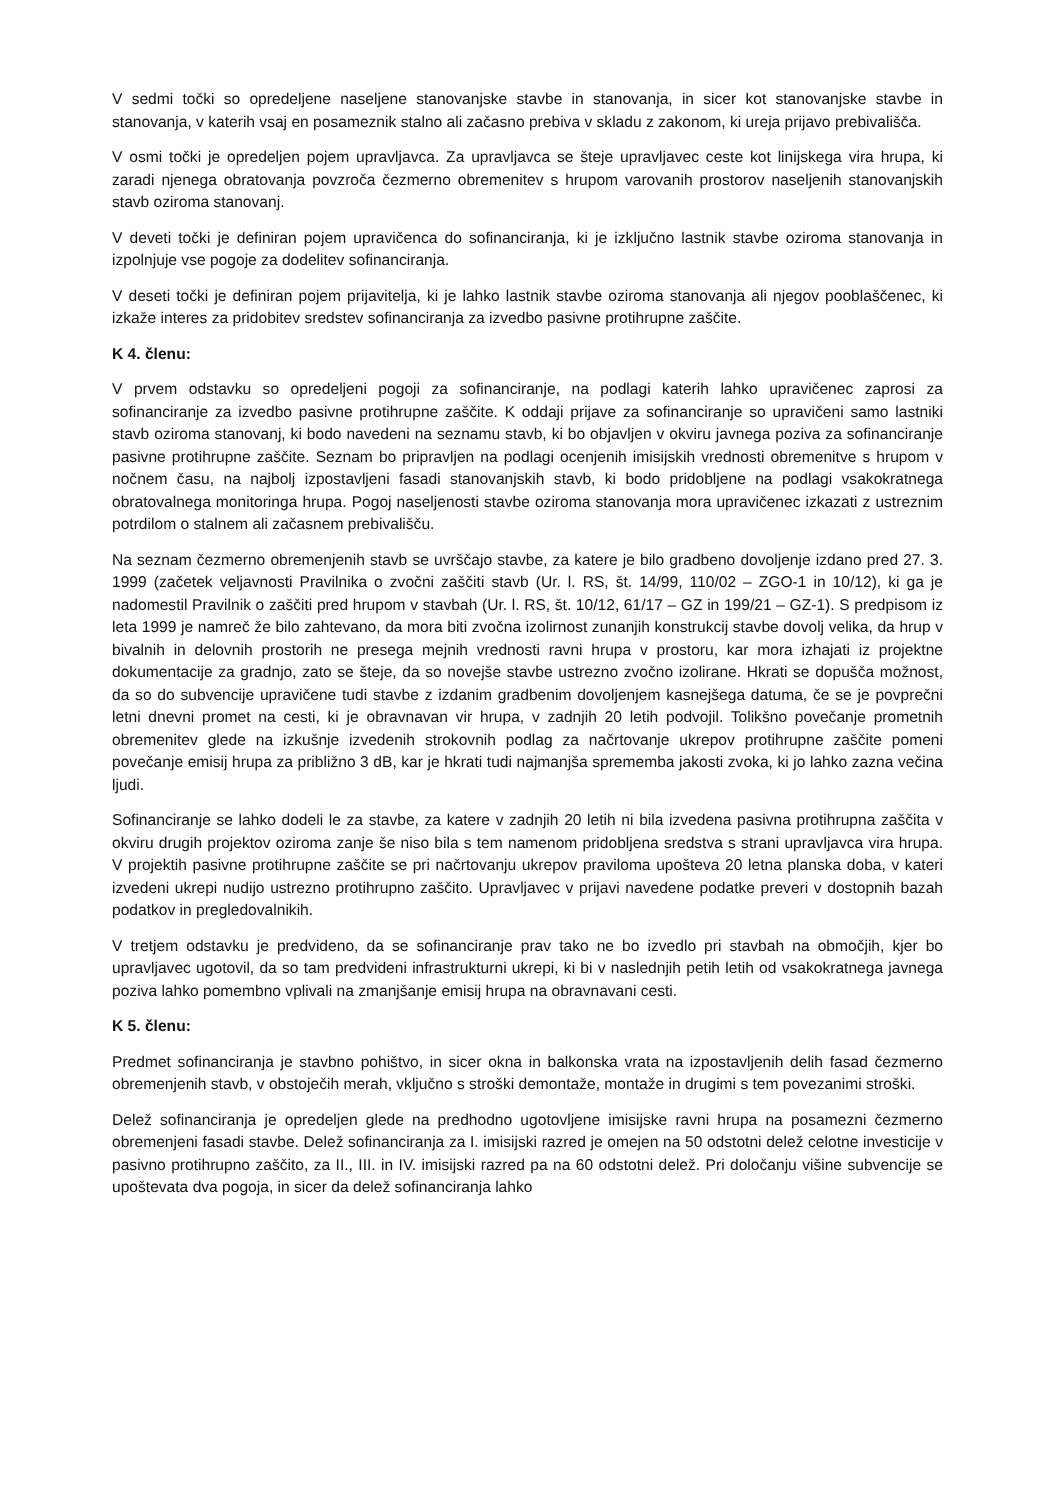V sedmi točki so opredeljene naseljene stanovanjske stavbe in stanovanja, in sicer kot stanovanjske stavbe in stanovanja, v katerih vsaj en posameznik stalno ali začasno prebiva v skladu z zakonom, ki ureja prijavo prebivališča.
V osmi točki je opredeljen pojem upravljavca. Za upravljavca se šteje upravljavec ceste kot linijskega vira hrupa, ki zaradi njenega obratovanja povzroča čezmerno obremenitev s hrupom varovanih prostorov naseljenih stanovanjskih stavb oziroma stanovanj.
V deveti točki je definiran pojem upravičenca do sofinanciranja, ki je izključno lastnik stavbe oziroma stanovanja in izpolnjuje vse pogoje za dodelitev sofinanciranja.
V deseti točki je definiran pojem prijavitelja, ki je lahko lastnik stavbe oziroma stanovanja ali njegov pooblaščenec, ki izkaže interes za pridobitev sredstev sofinanciranja za izvedbo pasivne protihrupne zaščite.
K 4. členu:
V prvem odstavku so opredeljeni pogoji za sofinanciranje, na podlagi katerih lahko upravičenec zaprosi za sofinanciranje za izvedbo pasivne protihrupne zaščite. K oddaji prijave za sofinanciranje so upravičeni samo lastniki stavb oziroma stanovanj, ki bodo navedeni na seznamu stavb, ki bo objavljen v okviru javnega poziva za sofinanciranje pasivne protihrupne zaščite. Seznam bo pripravljen na podlagi ocenjenih imisijskih vrednosti obremenitve s hrupom v nočnem času, na najbolj izpostavljeni fasadi stanovanjskih stavb, ki bodo pridobljene na podlagi vsakokratnega obratovalnega monitoringa hrupa. Pogoj naseljenosti stavbe oziroma stanovanja mora upravičenec izkazati z ustreznim potrdilom o stalnem ali začasnem prebivališču.
Na seznam čezmerno obremenjenih stavb se uvrščajo stavbe, za katere je bilo gradbeno dovoljenje izdano pred 27. 3. 1999 (začetek veljavnosti Pravilnika o zvočni zaščiti stavb (Ur. l. RS, št. 14/99, 110/02 – ZGO-1 in 10/12), ki ga je nadomestil Pravilnik o zaščiti pred hrupom v stavbah (Ur. l. RS, št. 10/12, 61/17 – GZ in 199/21 – GZ-1). S predpisom iz leta 1999 je namreč že bilo zahtevano, da mora biti zvočna izolirnost zunanjih konstrukcij stavbe dovolj velika, da hrup v bivalnih in delovnih prostorih ne presega mejnih vrednosti ravni hrupa v prostoru, kar mora izhajati iz projektne dokumentacije za gradnjo, zato se šteje, da so novejše stavbe ustrezno zvočno izolirane. Hkrati se dopušča možnost, da so do subvencije upravičene tudi stavbe z izdanim gradbenim dovoljenjem kasnejšega datuma, če se je povprečni letni dnevni promet na cesti, ki je obravnavan vir hrupa, v zadnjih 20 letih podvojil. Tolikšno povečanje prometnih obremenitev glede na izkušnje izvedenih strokovnih podlag za načrtovanje ukrepov protihrupne zaščite pomeni povečanje emisij hrupa za približno 3 dB, kar je hkrati tudi najmanjša sprememba jakosti zvoka, ki jo lahko zazna večina ljudi.
Sofinanciranje se lahko dodeli le za stavbe, za katere v zadnjih 20 letih ni bila izvedena pasivna protihrupna zaščita v okviru drugih projektov oziroma zanje še niso bila s tem namenom pridobljena sredstva s strani upravljavca vira hrupa. V projektih pasivne protihrupne zaščite se pri načrtovanju ukrepov praviloma upošteva 20 letna planska doba, v kateri izvedeni ukrepi nudijo ustrezno protihrupno zaščito. Upravljavec v prijavi navedene podatke preveri v dostopnih bazah podatkov in pregledovalnikih.
V tretjem odstavku je predvideno, da se sofinanciranje prav tako ne bo izvedlo pri stavbah na območjih, kjer bo upravljavec ugotovil, da so tam predvideni infrastrukturni ukrepi, ki bi v naslednjih petih letih od vsakokratnega javnega poziva lahko pomembno vplivali na zmanjšanje emisij hrupa na obravnavani cesti.
K 5. členu:
Predmet sofinanciranja je stavbno pohištvo, in sicer okna in balkonska vrata na izpostavljenih delih fasad čezmerno obremenjenih stavb, v obstoječih merah, vključno s stroški demontaže, montaže in drugimi s tem povezanimi stroški.
Delež sofinanciranja je opredeljen glede na predhodno ugotovljene imisijske ravni hrupa na posamezni čezmerno obremenjeni fasadi stavbe. Delež sofinanciranja za I. imisijski razred je omejen na 50 odstotni delež celotne investicije v pasivno protihrupno zaščito, za II., III. in IV. imisijski razred pa na 60 odstotni delež. Pri določanju višine subvencije se upoštevata dva pogoja, in sicer da delež sofinanciranja lahko